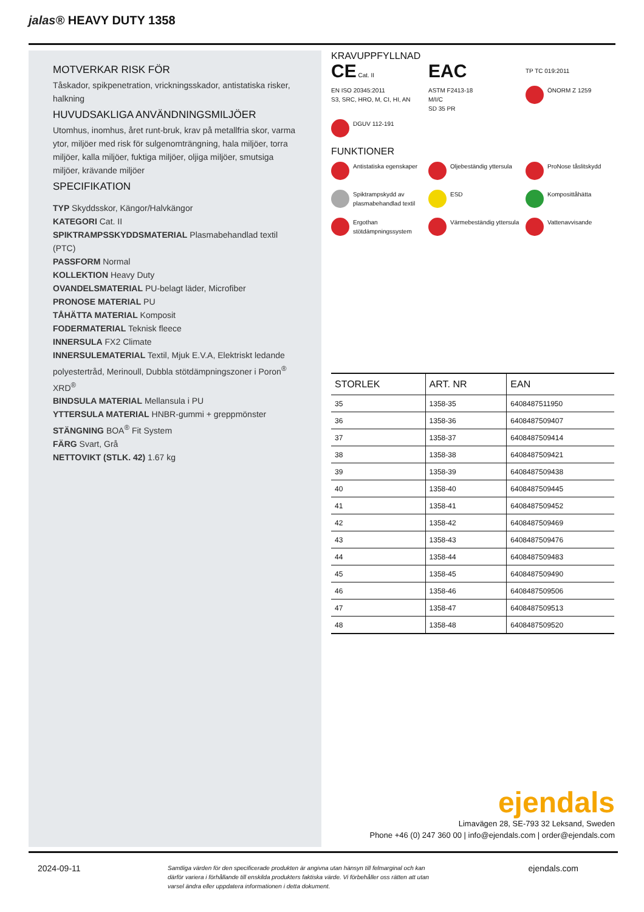jalas® HEAVY DUTY 1358
MOTVERKAR RISK FÖR
Tåskador, spikpenetration, vrickningsskador, antistatiska risker, halkning
HUVUDSAKLIGA ANVÄNDNINGSMILJÖER
Utomhus, inomhus, året runt-bruk, krav på metallfria skor, varma ytor, miljöer med risk för sulgenomträngning, hala miljöer, torra miljöer, kalla miljöer, fuktiga miljöer, oljiga miljöer, smutsiga miljöer, krävande miljöer
SPECIFIKATION
TYP Skyddsskor, Kängor/Halvkängor
KATEGORI Cat. II
SPIKTRAMPSSKYDDSMATERIAL Plasmabehandlad textil (PTC)
PASSFORM Normal
KOLLEKTION Heavy Duty
OVANDELSMATERIAL PU-belagt läder, Microfiber
PRONOSE MATERIAL PU
TÅHÄTTA MATERIAL Komposit
FODERMATERIAL Teknisk fleece
INNERSULA FX2 Climate
INNERSULEMATERIAL Textil, Mjuk E.V.A, Elektriskt ledande polyestertråd, Merinoull, Dubbla stötdämpningszoner i Poron<sup>®</sup> XRD<sup>®</sup>
BINDSULA MATERIAL Mellansula i PU
YTTERSULA MATERIAL HNBR-gummi + greppmönster
STÄNGNING BOA<sup>®</sup> Fit System
FÄRG Svart, Grå
NETTOVIKT (STLK. 42) 1.67 kg
KRAVUPPFYLLNAD
CE Cat. II
EAC
TP TC 019:2011
EN ISO 20345:2011
S3, SRC, HRO, M, CI, HI, AN
ASTM F2413-18
M/I/C
SD 35 PR
ÖNORM Z 1259
DGUV 112-191
FUNKTIONER
Antistatiska egenskaper
Oljebeständig yttersula
ProNose tåslitskydd
Spiktrampskydd av plasmabehandlad textil
ESD
Komposittåhätta
Ergothan stötdämpningssystem
Värmebeständig yttersula
Vattenavvisande
| STORLEK | ART. NR | EAN |
| --- | --- | --- |
| 35 | 1358-35 | 6408487511950 |
| 36 | 1358-36 | 6408487509407 |
| 37 | 1358-37 | 6408487509414 |
| 38 | 1358-38 | 6408487509421 |
| 39 | 1358-39 | 6408487509438 |
| 40 | 1358-40 | 6408487509445 |
| 41 | 1358-41 | 6408487509452 |
| 42 | 1358-42 | 6408487509469 |
| 43 | 1358-43 | 6408487509476 |
| 44 | 1358-44 | 6408487509483 |
| 45 | 1358-45 | 6408487509490 |
| 46 | 1358-46 | 6408487509506 |
| 47 | 1358-47 | 6408487509513 |
| 48 | 1358-48 | 6408487509520 |
ejendals
Limavägen 28, SE-793 32 Leksand, Sweden
Phone +46 (0) 247 360 00 | info@ejendals.com | order@ejendals.com
2024-09-11 Samtliga värden för den specificerade produkten är angivna utan hänsyn till felmarginal och kan därför variera i förhållande till enskilda produkters faktiska värde. Vi förbehåller oss rätten att utan varsel ändra eller uppdatera informationen i detta dokument. ejendals.com